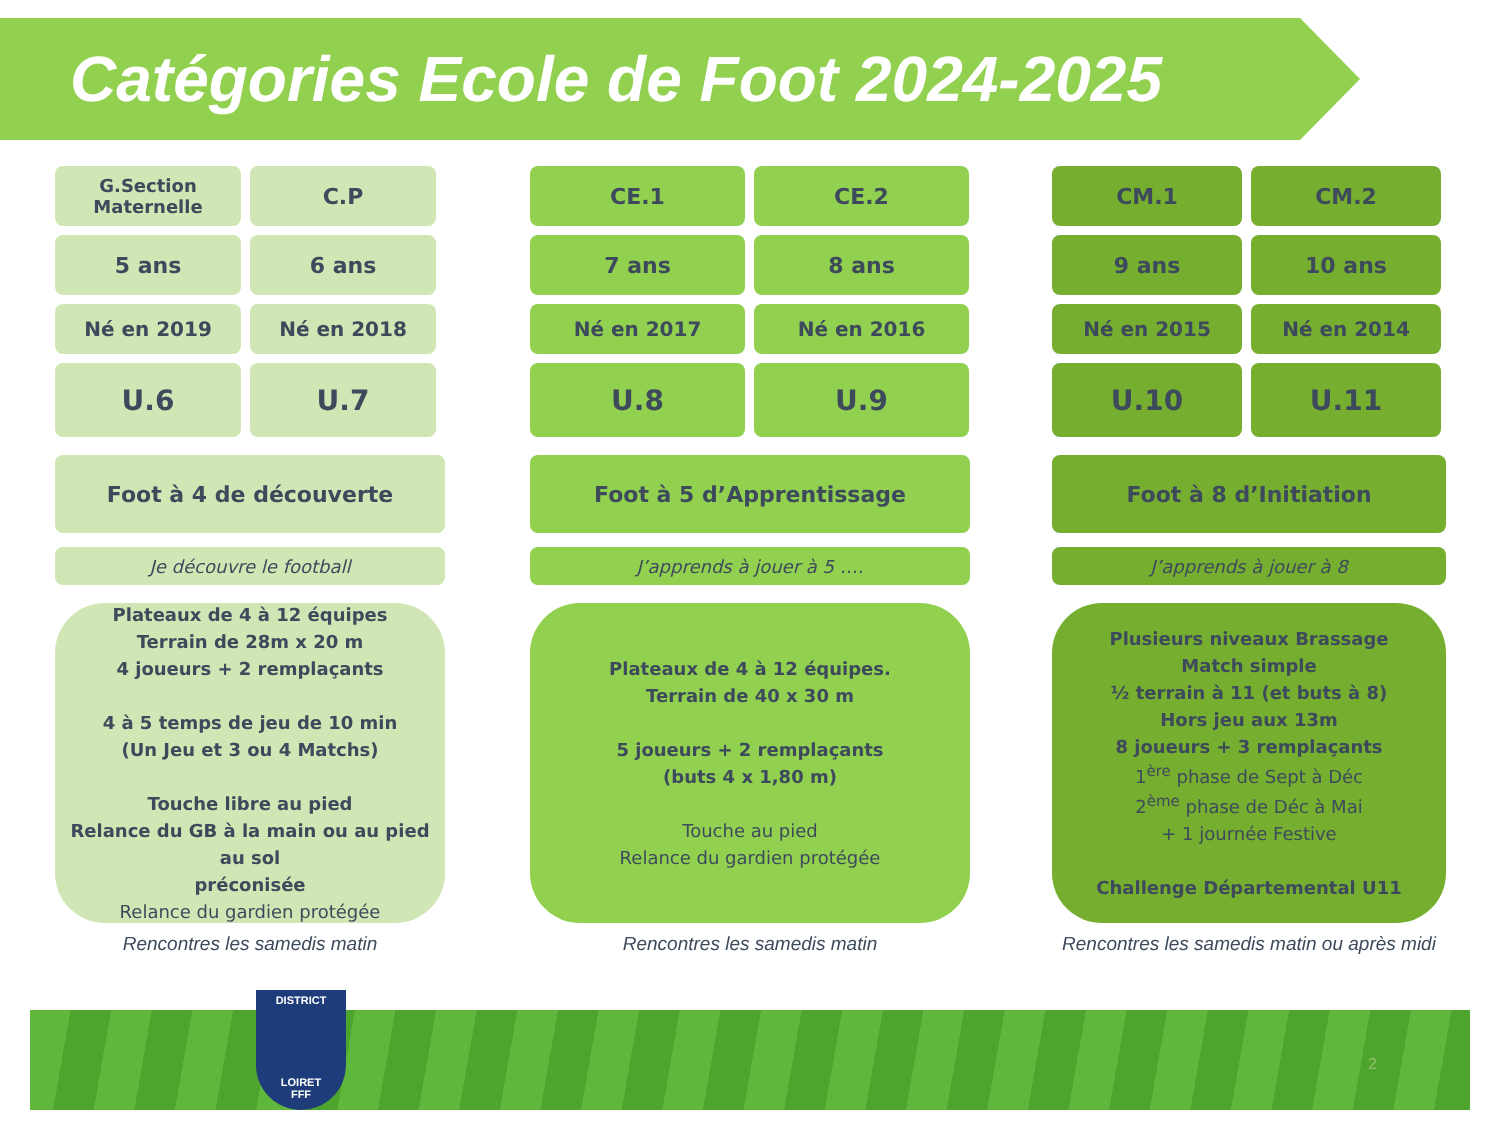Catégories Ecole de Foot 2024-2025
G.Section
Maternelle
C.P
5 ans 6 ans
Né en 2019 Né en 2018
U.6 U.7
Foot à 4 de découverte
Je découvre le football
Plateaux de 4 à 12 équipes
Terrain de 28m x 20 m
4 joueurs + 2 remplaçants
4 à 5 temps de jeu de 10 min
(Un Jeu et 3 ou 4 Matchs)
Touche libre au pied
Relance du GB à la main ou au pied au sol
préconisée
Relance du gardien protégée
Rencontres les samedis matin
CE.1 CE.2
7 ans 8 ans
Né en 2017 Né en 2016
U.8 U.9
Foot à 5 d’Apprentissage
J’apprends à jouer à 5 ….
Plateaux de 4 à 12 équipes.
Terrain de 40 x 30 m
5 joueurs + 2 remplaçants
(buts 4 x 1,80 m)
Touche au pied
Relance du gardien protégée
Rencontres les samedis matin
CM.1 CM.2
9 ans 10 ans
Né en 2015 Né en 2014
U.10 U.11
Foot à 8 d’Initiation
J’apprends à jouer à 8
Plusieurs niveaux Brassage
Match simple
½ terrain à 11 (et buts à 8)
Hors jeu aux 13m
8 joueurs + 3 remplaçants
1<sup>ère</sup> phase de Sept à Déc
2<sup>ème</sup> phase de Déc à Mai
+ 1 journée Festive
Challenge Départemental U11
Rencontres les samedis matin ou après midi
DISTRICT
LOIRET
FFF
2